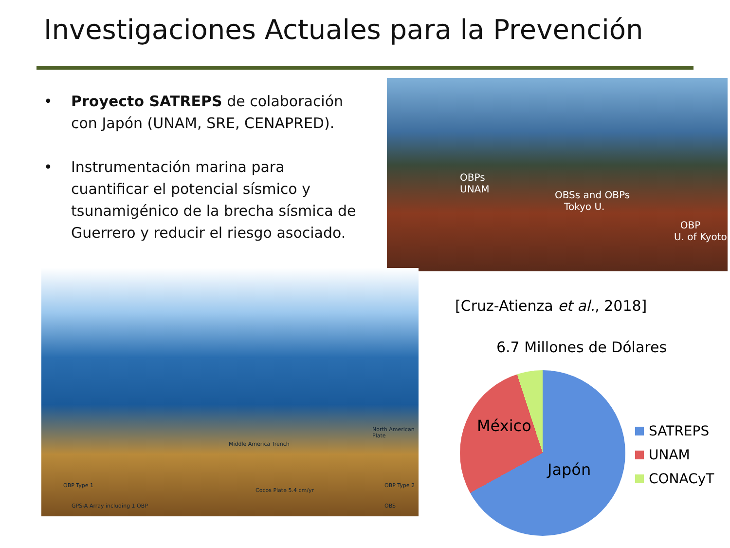Investigaciones Actuales para la Prevención
• Proyecto SATREPS de colaboración con Japón (UNAM, SRE, CENAPRED).
• Instrumentación marina para cuantificar el potencial sísmico y tsunamigénico de la brecha sísmica de Guerrero y reducir el riesgo asociado.
OBPs
UNAM
OBSs and OBPs
Tokyo U.
OBP
U. of Kyoto
Middle America Trench
North American Plate
Cocos Plate 5.4 cm/yr
OBP Type 1
GPS-A Array including 1 OBP
OBP Type 2
OBS
[Cruz-Atienza et al., 2018]
6.7 Millones de Dólares
México
Japón
SATREPS
UNAM
CONACyT